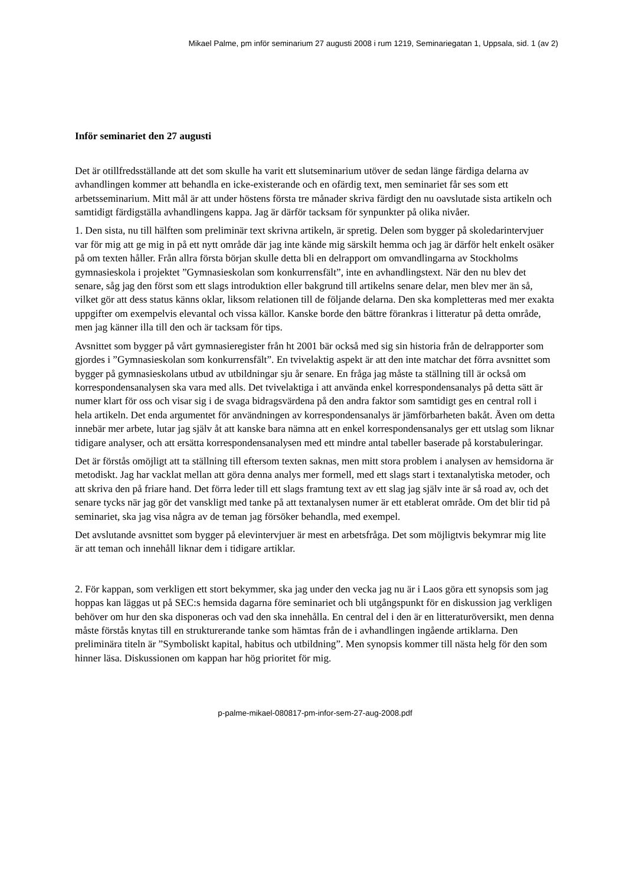Mikael Palme, pm inför seminarium 27 augusti 2008 i rum 1219, Seminariegatan 1, Uppsala, sid. 1 (av 2)
Inför seminariet den 27 augusti
Det är otillfredsställande att det som skulle ha varit ett slutseminarium utöver de sedan länge färdiga delarna av avhandlingen kommer att behandla en icke-existerande och en ofärdig text, men seminariet får ses som ett arbetsseminarium. Mitt mål är att under höstens första tre månader skriva färdigt den nu oavslutade sista artikeln och samtidigt färdigställa avhandlingens kappa. Jag är därför tacksam för synpunkter på olika nivåer.
1. Den sista, nu till hälften som preliminär text skrivna artikeln, är spretig. Delen som bygger på skoledarintervjuer var för mig att ge mig in på ett nytt område där jag inte kände mig särskilt hemma och jag är därför helt enkelt osäker på om texten håller. Från allra första början skulle detta bli en delrapport om omvandlingarna av Stockholms gymnasieskola i projektet ”Gymnasieskolan som konkurrensfält”, inte en avhandlingstext. När den nu blev det senare, såg jag den först som ett slags introduktion eller bakgrund till artikelns senare delar, men blev mer än så, vilket gör att dess status känns oklar, liksom relationen till de följande delarna. Den ska kompletteras med mer exakta uppgifter om exempelvis elevantal och vissa källor. Kanske borde den bättre förankras i litteratur på detta område, men jag känner illa till den och är tacksam för tips.
Avsnittet som bygger på vårt gymnasieregister från ht 2001 bär också med sig sin historia från de delrapporter som gjordes i ”Gymnasieskolan som konkurrensfält”. En tvivelaktig aspekt är att den inte matchar det förra avsnittet som bygger på gymnasieskolans utbud av utbildningar sju år senare. En fråga jag måste ta ställning till är också om korrespondensanalysen ska vara med alls. Det tvivelaktiga i att använda enkel korrespondensanalys på detta sätt är numer klart för oss och visar sig i de svaga bidragsvärdena på den andra faktor som samtidigt ges en central roll i hela artikeln. Det enda argumentet för användningen av korrespondensanalys är jämförbarheten bakåt. Även om detta innebär mer arbete, lutar jag själv åt att kanske bara nämna att en enkel korrespondensanalys ger ett utslag som liknar tidigare analyser, och att ersätta korrespondensanalysen med ett mindre antal tabeller baserade på korstabuleringar.
Det är förstås omöjligt att ta ställning till eftersom texten saknas, men mitt stora problem i analysen av hemsidorna är metodiskt. Jag har vacklat mellan att göra denna analys mer formell, med ett slags start i textanalytiska metoder, och att skriva den på friare hand. Det förra leder till ett slags framtung text av ett slag jag själv inte är så road av, och det senare tycks när jag gör det vanskligt med tanke på att textanalysen numer är ett etablerat område. Om det blir tid på seminariet, ska jag visa några av de teman jag försöker behandla, med exempel.
Det avslutande avsnittet som bygger på elevintervjuer är mest en arbetsfråga. Det som möjligtvis bekymrar mig lite är att teman och innehåll liknar dem i tidigare artiklar.
2. För kappan, som verkligen ett stort bekymmer, ska jag under den vecka jag nu är i Laos göra ett synopsis som jag hoppas kan läggas ut på SEC:s hemsida dagarna före seminariet och bli utgångspunkt för en diskussion jag verkligen behöver om hur den ska disponeras och vad den ska innehålla. En central del i den är en litteraturöversikt, men denna måste förstås knytas till en strukturerande tanke som hämtas från de i avhandlingen ingående artiklarna. Den preliminära titeln är ”Symboliskt kapital, habitus och utbildning”. Men synopsis kommer till nästa helg för den som hinner läsa. Diskussionen om kappan har hög prioritet för mig.
p-palme-mikael-080817-pm-infor-sem-27-aug-2008.pdf